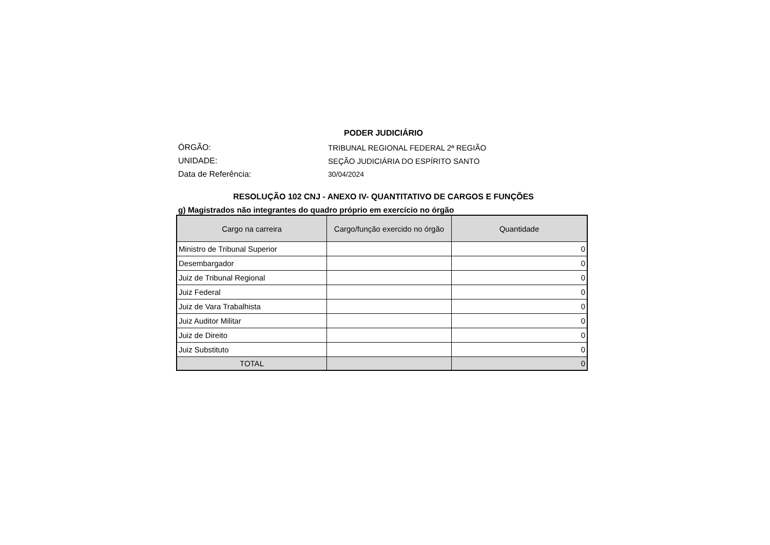PODER JUDICIÁRIO
ÓRGÃO: TRIBUNAL REGIONAL FEDERAL 2ª REGIÃO
UNIDADE: SEÇÃO JUDICIÁRIA DO ESPÍRITO SANTO
Data de Referência: 30/04/2024
RESOLUÇÃO 102 CNJ - ANEXO IV- QUANTITATIVO DE CARGOS E FUNÇÕES
g) Magistrados não integrantes do quadro próprio em exercício no órgão
| Cargo na carreira | Cargo/função exercido no órgão | Quantidade |
| --- | --- | --- |
| Ministro de Tribunal Superior | | 0 |
| Desembargador | | 0 |
| Juiz de Tribunal Regional | | 0 |
| Juiz Federal | | 0 |
| Juiz de Vara Trabalhista | | 0 |
| Juiz Auditor Militar | | 0 |
| Juiz de Direito | | 0 |
| Juiz Substituto | | 0 |
| TOTAL | | 0 |